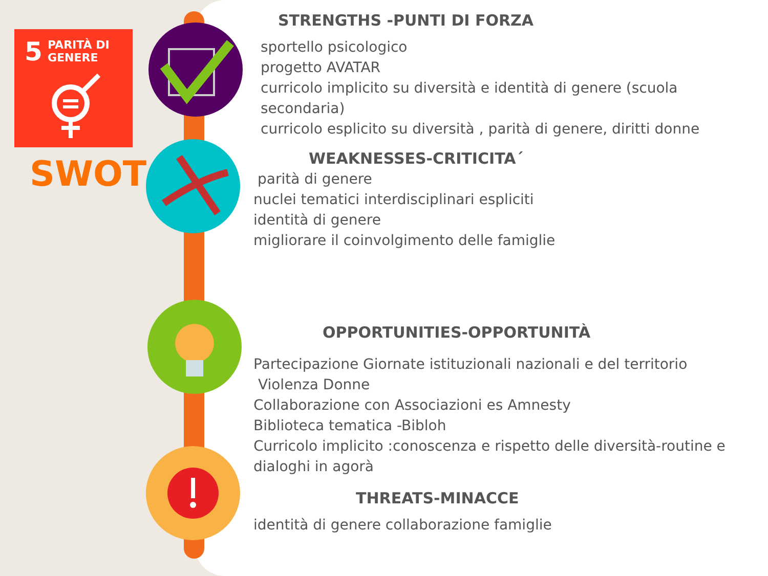5 PARITÀ DI GENERE
SWOT
STRENGTHS -PUNTI DI FORZA
sportello psicologico
progetto AVATAR
curricolo implicito su diversità e identità di genere (scuola secondaria)
curricolo esplicito su diversità , parità di genere, diritti donne
WEAKNESSES-CRITICITA´
parità di genere
nuclei tematici interdisciplinari espliciti
identità di genere
migliorare il coinvolgimento delle famiglie
OPPORTUNITIES-OPPORTUNITÀ
Partecipazione Giornate istituzionali nazionali e del territorio
Violenza Donne
Collaborazione con Associazioni es Amnesty
Biblioteca tematica -Bibloh
Curricolo implicito :conoscenza e rispetto delle diversità-routine e dialoghi in agorà
THREATS-MINACCE
identità di genere collaborazione famiglie